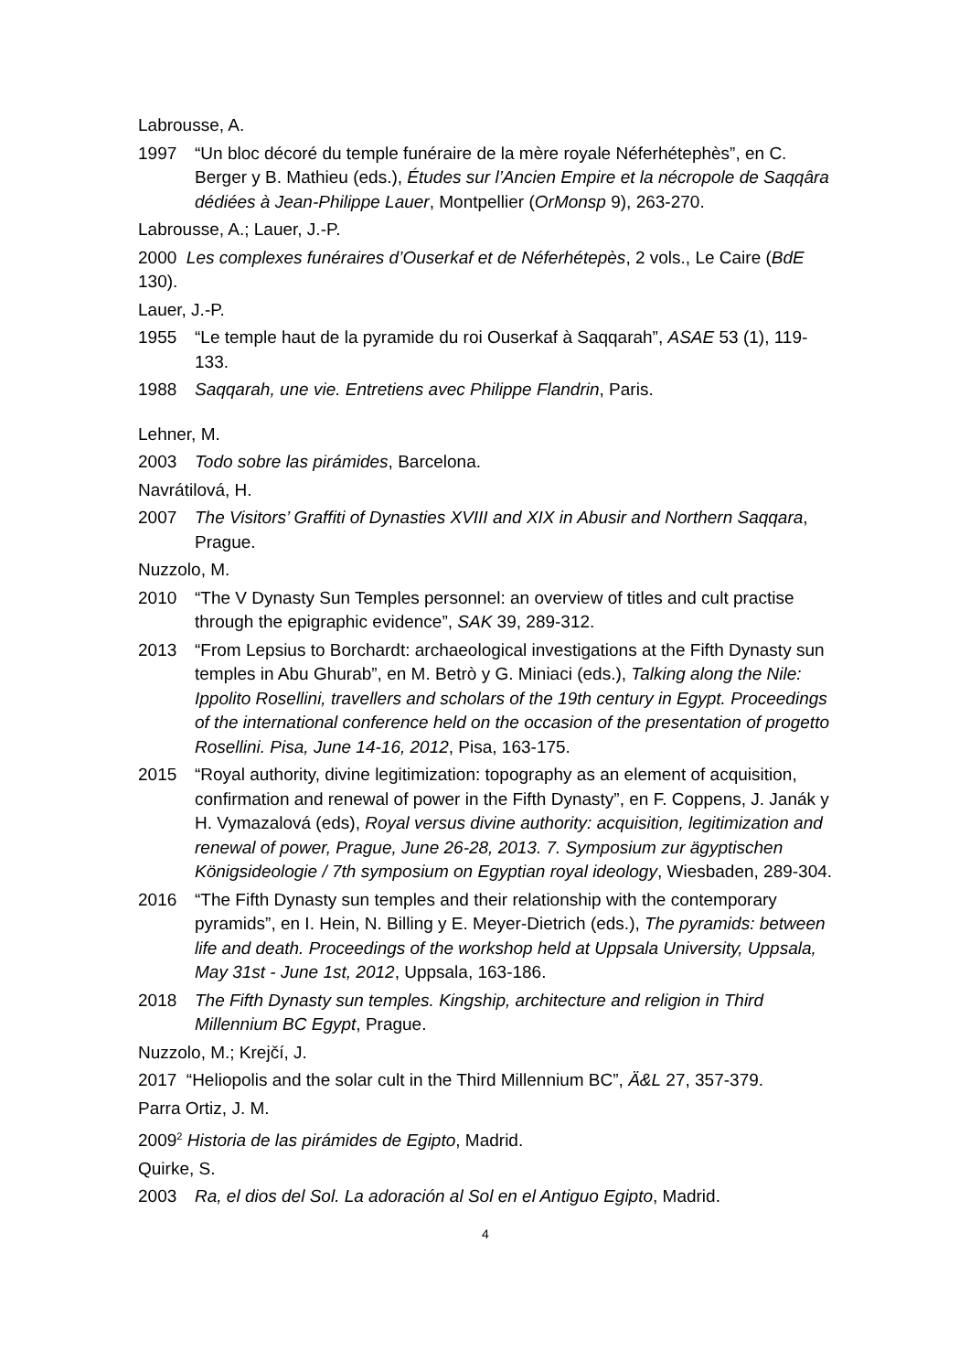Labrousse, A.
1997 “Un bloc décoré du temple funéraire de la mère royale Néferhétephès”, en C. Berger y B. Mathieu (eds.), Études sur l’Ancien Empire et la nécropole de Saqqâra dédiées à Jean-Philippe Lauer, Montpellier (OrMonsp 9), 263-270.
Labrousse, A.; Lauer, J.-P.
2000 Les complexes funéraires d’Ouserkaf et de Néferhétepès, 2 vols., Le Caire (BdE 130).
Lauer, J.-P.
1955 “Le temple haut de la pyramide du roi Ouserkaf à Saqqarah”, ASAE 53 (1), 119-133.
1988 Saqqarah, une vie. Entretiens avec Philippe Flandrin, Paris.
Lehner, M.
2003 Todo sobre las pirámides, Barcelona.
Navrátilová, H.
2007 The Visitors’ Graffiti of Dynasties XVIII and XIX in Abusir and Northern Saqqara, Prague.
Nuzzolo, M.
2010 “The V Dynasty Sun Temples personnel: an overview of titles and cult practise through the epigraphic evidence”, SAK 39, 289-312.
2013 “From Lepsius to Borchardt: archaeological investigations at the Fifth Dynasty sun temples in Abu Ghurab”, en M. Betrò y G. Miniaci (eds.), Talking along the Nile: Ippolito Rosellini, travellers and scholars of the 19th century in Egypt. Proceedings of the international conference held on the occasion of the presentation of progetto Rosellini. Pisa, June 14-16, 2012, Pisa, 163-175.
2015 “Royal authority, divine legitimization: topography as an element of acquisition, confirmation and renewal of power in the Fifth Dynasty”, en F. Coppens, J. Janák y H. Vymazalová (eds), Royal versus divine authority: acquisition, legitimization and renewal of power, Prague, June 26-28, 2013. 7. Symposium zur ägyptischen Königsideologie / 7th symposium on Egyptian royal ideology, Wiesbaden, 289-304.
2016 “The Fifth Dynasty sun temples and their relationship with the contemporary pyramids”, en I. Hein, N. Billing y E. Meyer-Dietrich (eds.), The pyramids: between life and death. Proceedings of the workshop held at Uppsala University, Uppsala, May 31st - June 1st, 2012, Uppsala, 163-186.
2018 The Fifth Dynasty sun temples. Kingship, architecture and religion in Third Millennium BC Egypt, Prague.
Nuzzolo, M.; Krejčí, J.
2017 “Heliopolis and the solar cult in the Third Millennium BC”, Ä&L 27, 357-379.
Parra Ortiz, J. M.
2009<sup>2</sup> Historia de las pirámides de Egipto, Madrid.
Quirke, S.
2003 Ra, el dios del Sol. La adoración al Sol en el Antiguo Egipto, Madrid.
4